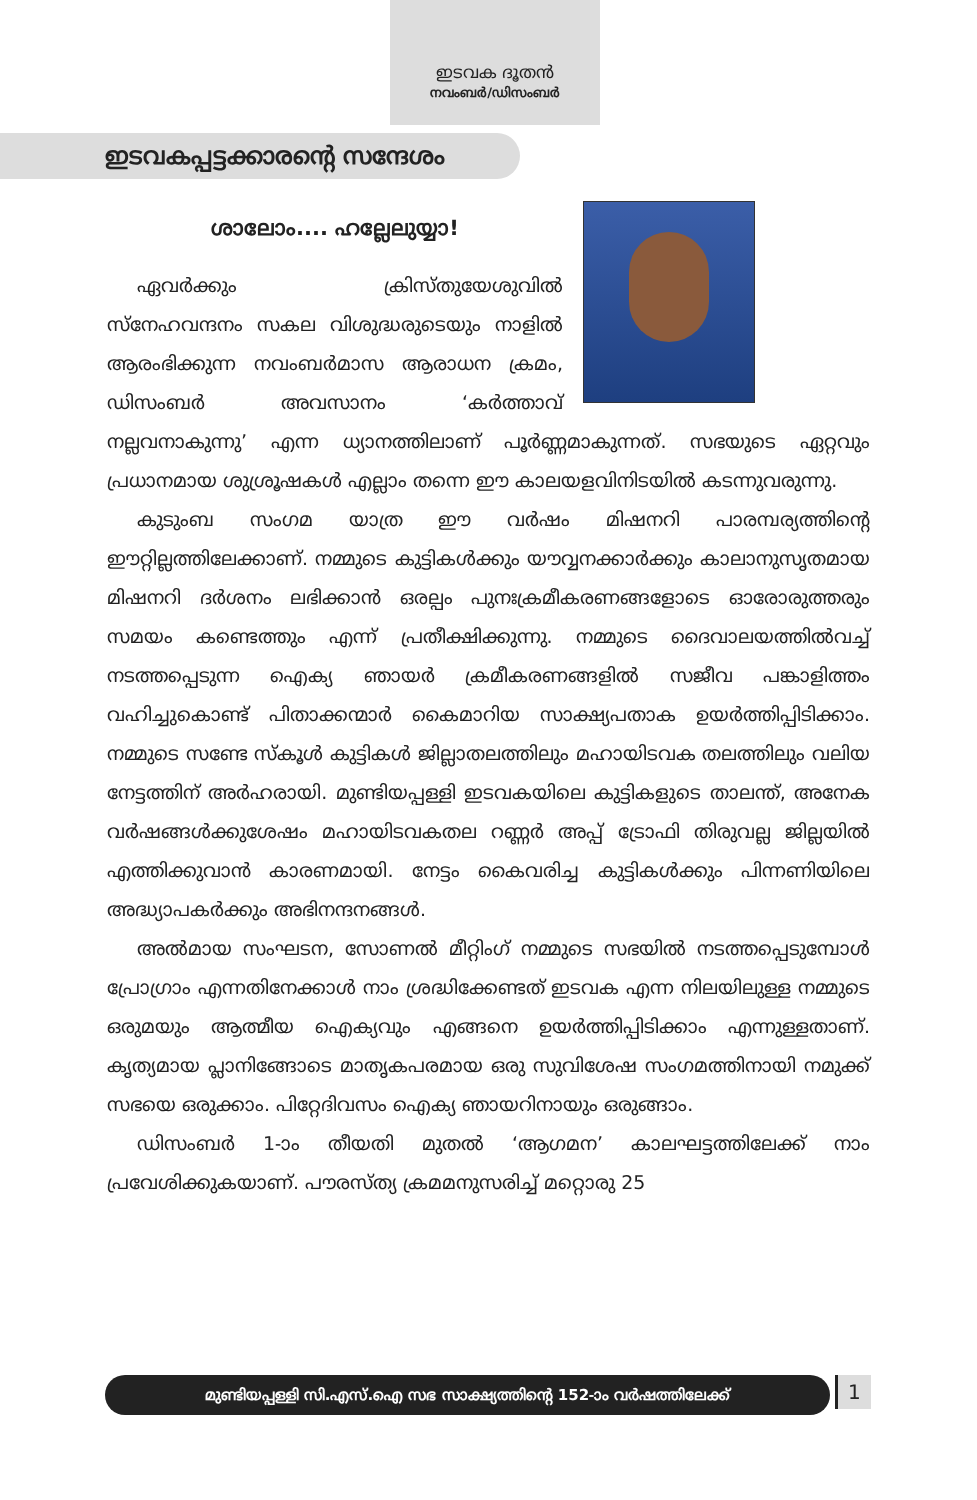ഇടവക ദൂതൻ
നവംബർ/ഡിസംബർ
ഇടവകപ്പട്ടക്കാരന്റെ സന്ദേശം
ശാലോം.... ഹല്ലേലുയ്യാ!
ഏവർക്കും ക്രിസ്തുയേശുവിൽ സ്നേഹവന്ദനം സകല വിശുദ്ധരുടെയും നാളിൽ ആരംഭിക്കുന്ന നവംബർമാസ ആരാധന ക്രമം, ഡിസംബർ അവസാനം ‘കർത്താവ് നല്ലവനാകുന്നു’ എന്ന ധ്യാനത്തിലാണ് പൂർണ്ണമാകുന്നത്. സഭയുടെ ഏറ്റവും പ്രധാനമായ ശുശ്രൂഷകൾ എല്ലാം തന്നെ ഈ കാലയളവിനിടയിൽ കടന്നുവരുന്നു.
കുടുംബ സംഗമ യാത്ര ഈ വർഷം മിഷനറി പാരമ്പര്യത്തിന്റെ ഈറ്റില്ലത്തിലേക്കാണ്. നമ്മുടെ കുട്ടികൾക്കും യൗവ്വനക്കാർക്കും കാലാനുസൃതമായ മിഷനറി ദർശനം ലഭിക്കാൻ ഒരല്പം പുനഃക്രമീകരണങ്ങളോടെ ഓരോരുത്തരും സമയം കണ്ടെത്തും എന്ന് പ്രതീക്ഷിക്കുന്നു. നമ്മുടെ ദൈവാലയത്തിൽവച്ച് നടത്തപ്പെടുന്ന ഐക്യ ഞായർ ക്രമീകരണങ്ങളിൽ സജീവ പങ്കാളിത്തം വഹിച്ചുകൊണ്ട് പിതാക്കന്മാർ കൈമാറിയ സാക്ഷ്യപതാക ഉയർത്തിപ്പിടിക്കാം. നമ്മുടെ സണ്ടേ സ്കൂൾ കുട്ടികൾ ജില്ലാതലത്തിലും മഹായിടവക തലത്തിലും വലിയ നേട്ടത്തിന് അർഹരായി. മുണ്ടിയപ്പള്ളി ഇടവകയിലെ കുട്ടികളുടെ താലന്ത്, അനേക വർഷങ്ങൾക്കുശേഷം മഹായിടവകതല റണ്ണർ അപ്പ് ട്രോഫി തിരുവല്ല ജില്ലയിൽ എത്തിക്കുവാൻ കാരണമായി. നേട്ടം കൈവരിച്ച കുട്ടികൾക്കും പിന്നണിയിലെ അദ്ധ്യാപകർക്കും അഭിനന്ദനങ്ങൾ.
അൽമായ സംഘടന, സോണൽ മീറ്റിംഗ് നമ്മുടെ സഭയിൽ നടത്തപ്പെടുമ്പോൾ പ്രോഗ്രാം എന്നതിനേക്കാൾ നാം ശ്രദ്ധിക്കേണ്ടത് ഇടവക എന്ന നിലയിലുള്ള നമ്മുടെ ഒരുമയും ആത്മീയ ഐക്യവും എങ്ങനെ ഉയർത്തിപ്പിടിക്കാം എന്നുള്ളതാണ്. കൃത്യമായ പ്ലാനിങ്ങോടെ മാതൃകപരമായ ഒരു സുവിശേഷ സംഗമത്തിനായി നമുക്ക് സഭയെ ഒരുക്കാം. പിറ്റേദിവസം ഐക്യ ഞായറിനായും ഒരുങ്ങാം.
ഡിസംബർ 1-ാം തീയതി മുതൽ ‘ആഗമന’ കാലഘട്ടത്തിലേക്ക് നാം പ്രവേശിക്കുകയാണ്. പൗരസ്ത്യ ക്രമമനുസരിച്ച് മറ്റൊരു 25
മുണ്ടിയപ്പള്ളി സി.എസ്.ഐ സഭ സാക്ഷ്യത്തിന്റെ 152-ാം വർഷത്തിലേക്ക് 1